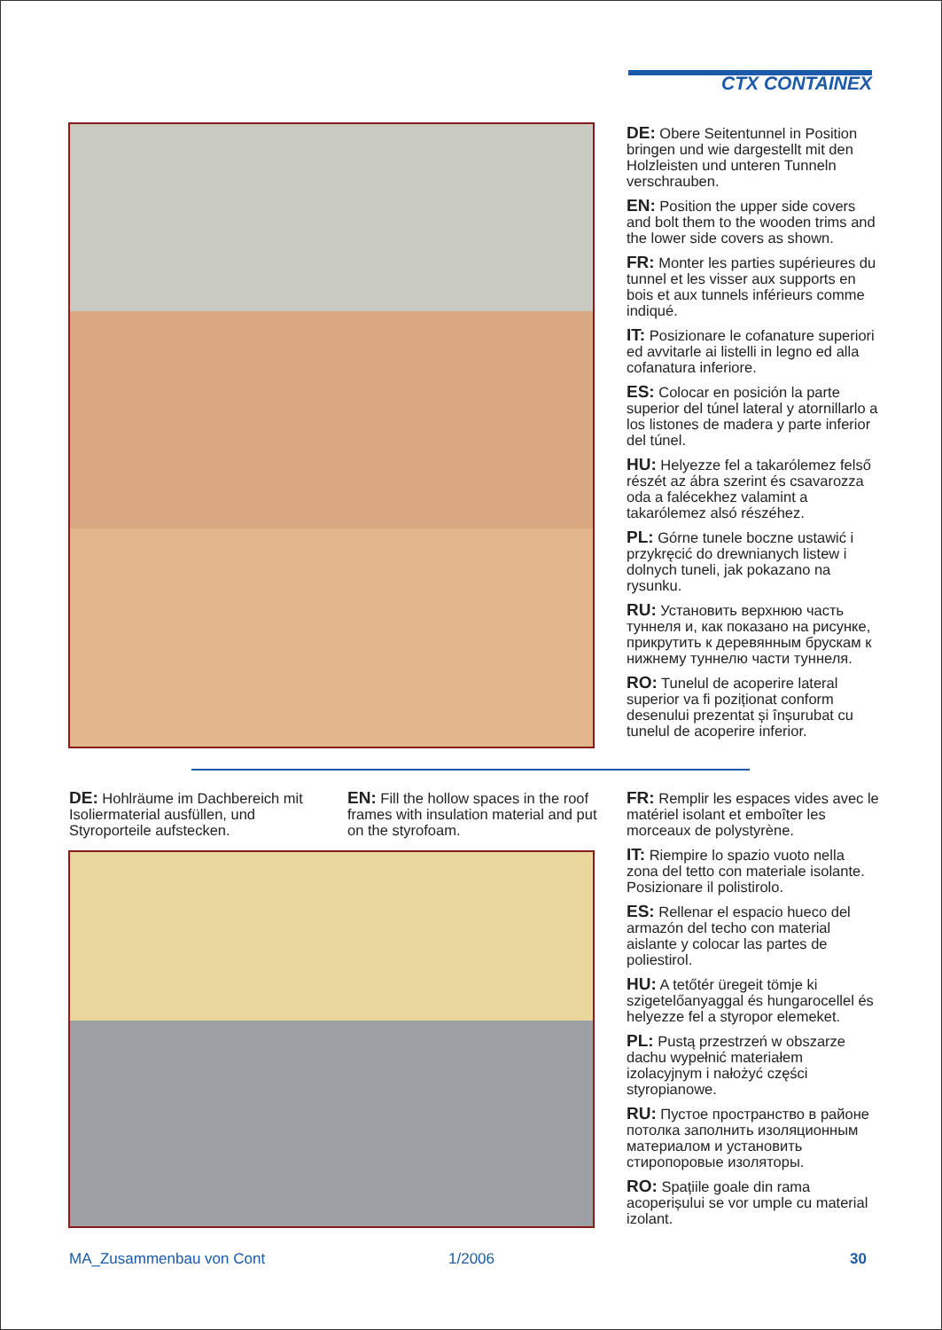CTX CONTAINEX
DE: Obere Seitentunnel in Position bringen und wie dargestellt mit den Holzleisten und unteren Tunneln verschrauben.
EN: Position the upper side covers and bolt them to the wooden trims and the lower side covers as shown.
FR: Monter les parties supérieures du tunnel et les visser aux supports en bois et aux tunnels inférieurs comme indiqué.
IT: Posizionare le cofanature superiori ed avvitarle ai listelli in legno ed alla cofanatura inferiore.
ES: Colocar en posición la parte superior del túnel lateral y atornillarlo a los listones de madera y parte inferior del túnel.
HU: Helyezze fel a takarólemez felső részét az ábra szerint és csavarozza oda a falécekhez valamint a takarólemez alsó részéhez.
PL: Górne tunele boczne ustawić i przykręcić do drewnianych listew i dolnych tuneli, jak pokazano na rysunku.
RU: Установить верхнюю часть туннеля и, как показано на рисунке, прикрутить к деревянным брускам к нижнему туннелю части туннеля.
RO: Tunelul de acoperire lateral superior va fi poziționat conform desenului prezentat și înșurubat cu tunelul de acoperire inferior.
DE: Hohlräume im Dachbereich mit Isoliermaterial ausfüllen, und Styroporteile aufstecken.
EN: Fill the hollow spaces in the roof frames with insulation material and put on the styrofoam.
FR: Remplir les espaces vides avec le matériel isolant et emboîter les morceaux de polystyrène.
IT: Riempire lo spazio vuoto nella zona del tetto con materiale isolante. Posizionare il polistirolo.
ES: Rellenar el espacio hueco del armazón del techo con material aislante y colocar las partes de poliestirol.
HU: A tetőtér üregeit tömje ki szigetelőanyaggal és hungarocellel és helyezze fel a styropor elemeket.
PL: Pustą przestrzeń w obszarze dachu wypełnić materiałem izolacyjnym i nałożyć części styropianowe.
RU: Пустое пространство в районе потолка заполнить изоляционным материалом и установить стиропоровые изоляторы.
RO: Spațiile goale din rama acoperișului se vor umple cu material izolant.
MA_Zusammenbau von Cont 1/2006 30